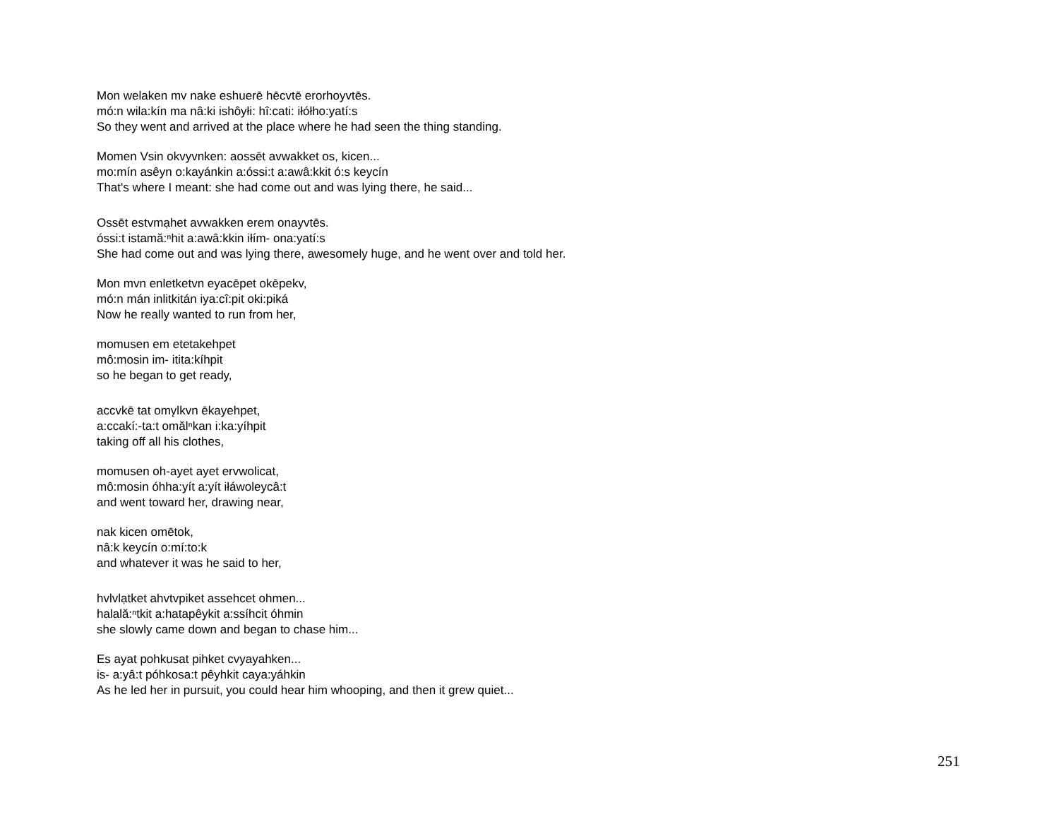Mon welaken mv nake eshuerē hēcvtē erorhoyvtēs.
mó:n wila:kín ma nâ:ki ishôyłi: hî:cati: iłółho:yatí:s
So they went and arrived at the place where he had seen the thing standing.
Momen Vsin okvyvnken: aossēt avwakket os, kicen...
mo:mín asêyn o:kayánkin a:óssi:t a:awâ:kkit ó:s keycín
That's where I meant: she had come out and was lying there, he said...
Ossēt estvmạhet avwakken erem onayvtēs.
óssi:t istamă:ⁿhit a:awâ:kkin iłím- ona:yatí:s
She had come out and was lying there, awesomely huge, and he went over and told her.
Mon mvn enletketvn eyacēpet okēpekv,
mó:n mán inlitkitán iya:cî:pit oki:piká
Now he really wanted to run from her,
momusen em etetakehpet
mô:mosin im- itita:kíhpit
so he began to get ready,
accvkē tat omv̨lkvn ēkayehpet,
a:ccakí:-ta:t omălⁿkan i:ka:yíhpit
taking off all his clothes,
momusen oh-ayet ayet ervwolicat,
mô:mosin óhha:yít a:yít iłáwoleycâ:t
and went toward her, drawing near,
nak kicen omētok,
nâ:k keycín o:mí:to:k
and whatever it was he said to her,
hvlvlạtket ahvtvpiket assehcet ohmen...
halală:ⁿtkit a:hatapêykit a:ssíhcit óhmin
she slowly came down and began to chase him...
Es ayat pohkusat pihket cvyayahken...
is- a:yâ:t póhkosa:t pêyhkit caya:yáhkin
As he led her in pursuit, you could hear him whooping, and then it grew quiet...
251